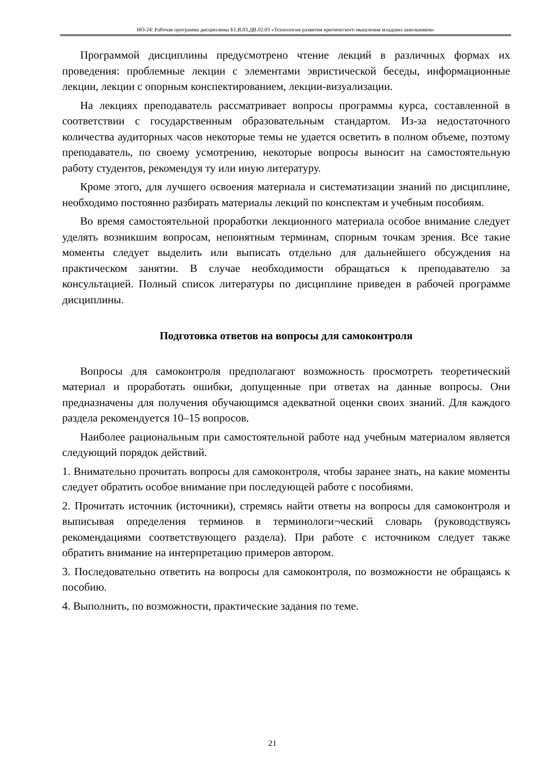НО-24: Рабочая программа дисциплины Б1.В.03.ДВ.02.03 «Технология развития критического мышления младших школьников»
Программой дисциплины предусмотрено чтение лекций в различных формах их проведения: проблемные лекции с элементами эвристической беседы, информационные лекции, лекции с опорным конспектированием, лекции-визуализации.
На лекциях преподаватель рассматривает вопросы программы курса, составленной в соответствии с государственным образовательным стандартом. Из-за недостаточного количества аудиторных часов некоторые темы не удается осветить в полном объеме, поэтому преподаватель, по своему усмотрению, некоторые вопросы выносит на самостоятельную работу студентов, рекомендуя ту или иную литературу.
Кроме этого, для лучшего освоения материала и систематизации знаний по дисциплине, необходимо постоянно разбирать материалы лекций по конспектам и учебным пособиям.
Во время самостоятельной проработки лекционного материала особое внимание следует уделять возникшим вопросам, непонятным терминам, спорным точкам зрения. Все такие моменты следует выделить или выписать отдельно для дальнейшего обсуждения на практическом занятии. В случае необходимости обращаться к преподавателю за консультацией. Полный список литературы по дисциплине приведен в рабочей программе дисциплины.
Подготовка ответов на вопросы для самоконтроля
Вопросы для самоконтроля предполагают возможность просмотреть теоретический материал и проработать ошибки, допущенные при ответах на данные вопросы. Они предназначены для получения обучающимся адекватной оценки своих знаний. Для каждого раздела рекомендуется 10–15 вопросов.
Наиболее рациональным при самостоятельной работе над учебным материалом является следующий порядок действий.
1. Внимательно прочитать вопросы для самоконтроля, чтобы заранее знать, на какие моменты следует обратить особое внимание при последующей работе с пособиями.
2. Прочитать источник (источники), стремясь найти ответы на вопросы для самоконтроля и выписывая определения терминов в терминологи¬ческий словарь (руководствуясь рекомендациями соответствующего раздела). При работе с источником следует также обратить внимание на интерпретацию примеров автором.
3. Последовательно ответить на вопросы для самоконтроля, по возможности не обращаясь к пособию.
4. Выполнить, по возможности, практические задания по теме.
21